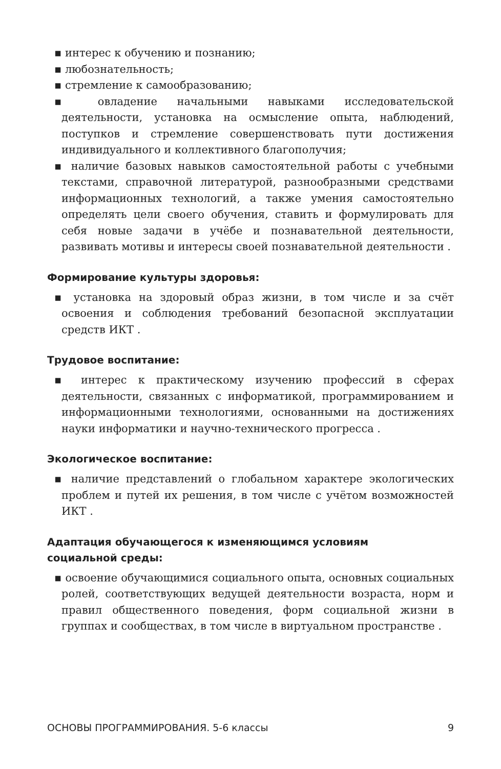▪ интерес к обучению и познанию;
▪ любознательность;
▪ стремление к самообразованию;
▪ овладение начальными навыками исследовательской деятельности, установка на осмысление опыта, наблюдений, поступков и стремление совершенствовать пути достижения индивидуального и коллективного благополучия;
▪ наличие базовых навыков самостоятельной работы с учебными текстами, справочной литературой, разнообразными средствами информационных технологий, а также умения самостоятельно определять цели своего обучения, ставить и формулировать для себя новые задачи в учёбе и познавательной деятельности, развивать мотивы и интересы своей познавательной деятельности .
Формирование культуры здоровья:
▪ установка на здоровый образ жизни, в том числе и за счёт освоения и соблюдения требований безопасной эксплуатации средств ИКТ .
Трудовое воспитание:
▪ интерес к практическому изучению профессий в сферах деятельности, связанных с информатикой, программированием и информационными технологиями, основанными на достижениях науки информатики и научно-технического прогресса .
Экологическое воспитание:
▪ наличие представлений о глобальном характере экологических проблем и путей их решения, в том числе с учётом возможностей ИКТ .
Адаптация обучающегося к изменяющимся условиям
социальной среды:
▪ освоение обучающимися социального опыта, основных социальных ролей, соответствующих ведущей деятельности возраста, норм и правил общественного поведения, форм социальной жизни в группах и сообществах, в том числе в виртуальном пространстве .
ОСНОВЫ ПРОГРАММИРОВАНИЯ. 5-6 классы 9